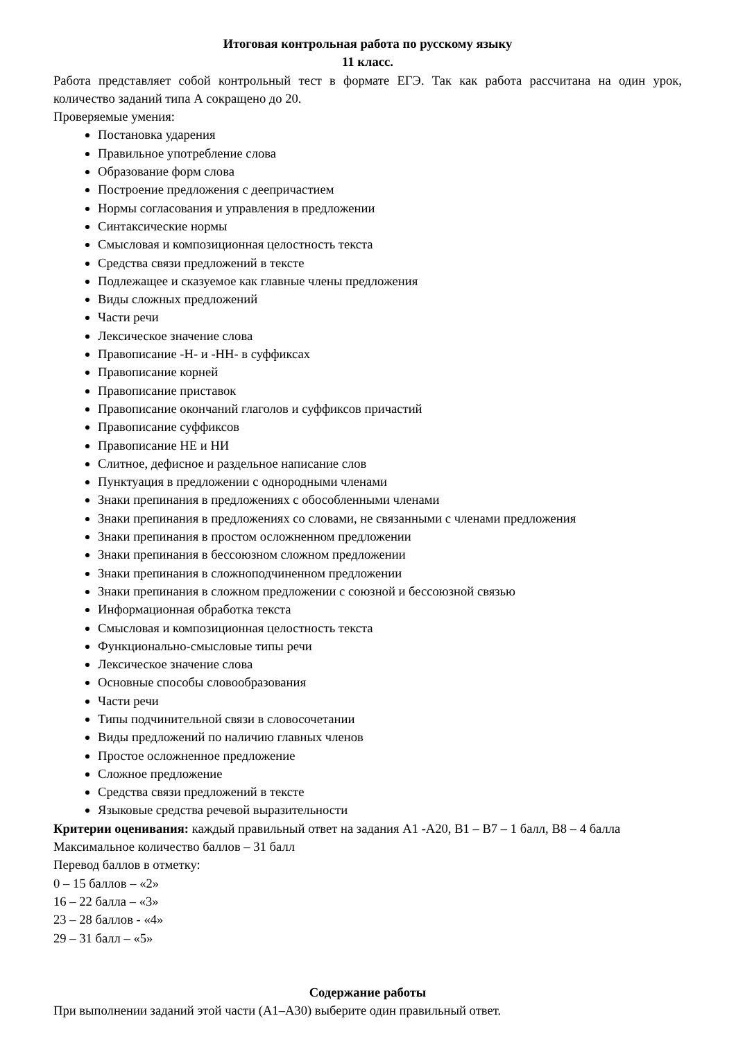Итоговая контрольная работа по русскому языку
11 класс.
Работа представляет собой контрольный тест в формате ЕГЭ. Так как работа рассчитана на один урок, количество заданий типа А сокращено до 20.
Проверяемые умения:
Постановка ударения
Правильное употребление слова
Образование форм слова
Построение предложения с деепричастием
Нормы согласования и управления в предложении
Синтаксические нормы
Смысловая и композиционная целостность текста
Средства связи предложений в тексте
Подлежащее и сказуемое как главные члены предложения
Виды сложных предложений
Части речи
Лексическое значение слова
Правописание -Н- и -НН- в суффиксах
Правописание корней
Правописание приставок
Правописание окончаний глаголов и суффиксов причастий
Правописание суффиксов
Правописание НЕ и НИ
Слитное, дефисное и раздельное написание слов
Пунктуация в предложении с однородными членами
Знаки препинания в предложениях с обособленными членами
Знаки препинания в предложениях со словами, не связанными с членами предложения
Знаки препинания в простом осложненном предложении
Знаки препинания в бессоюзном сложном предложении
Знаки препинания в сложноподчиненном предложении
Знаки препинания в сложном предложении с союзной и бессоюзной связью
Информационная обработка текста
Смысловая и композиционная целостность текста
Функционально-смысловые типы речи
Лексическое значение слова
Основные способы словообразования
Части речи
Типы подчинительной связи в словосочетании
Виды предложений по наличию главных членов
Простое осложненное предложение
Сложное предложение
Средства связи предложений в тексте
Языковые средства речевой выразительности
Критерии оценивания: каждый правильный ответ на задания А1 -А20, В1 – В7 – 1 балл, В8 – 4 балла
Максимальное количество баллов – 31 балл
Перевод баллов в отметку:
0 – 15 баллов – «2»
16 – 22 балла – «3»
23 – 28 баллов - «4»
29 – 31 балл – «5»
Содержание работы
При выполнении заданий этой части (А1–А30) выберите один правильный ответ.